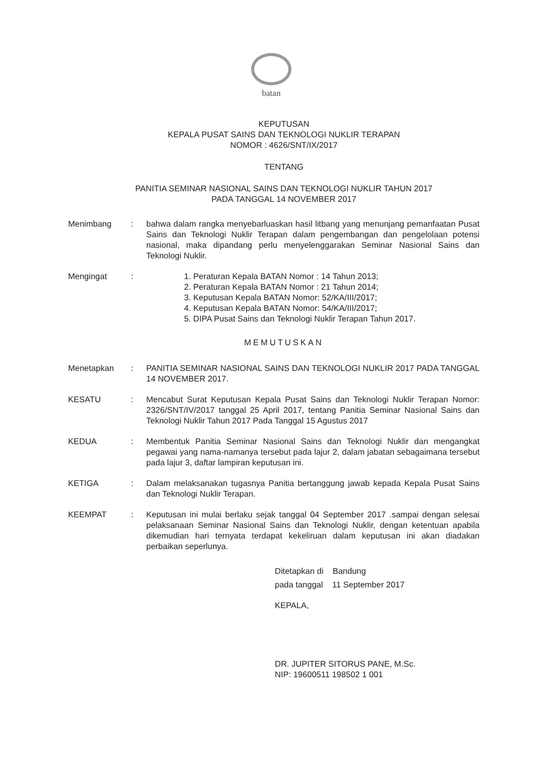batan
KEPUTUSAN
KEPALA PUSAT SAINS DAN TEKNOLOGI NUKLIR TERAPAN
NOMOR : 4626/SNT/IX/2017
TENTANG
PANITIA SEMINAR NASIONAL SAINS DAN TEKNOLOGI NUKLIR TAHUN 2017
PADA TANGGAL 14 NOVEMBER 2017
| Menimbang | : | bahwa dalam rangka menyebarluaskan hasil litbang yang menunjang pemanfaatan Pusat Sains dan Teknologi Nuklir Terapan dalam pengembangan dan pengelolaan potensi nasional, maka dipandang perlu menyelenggarakan Seminar Nasional Sains dan Teknologi Nuklir. |
| Mengingat | : | 1. Peraturan Kepala BATAN Nomor : 14 Tahun 2013; 2. Peraturan Kepala BATAN Nomor : 21 Tahun 2014; 3. Keputusan Kepala BATAN Nomor: 52/KA/III/2017; 4. Keputusan Kepala BATAN Nomor: 54/KA/III/2017; 5. DIPA Pusat Sains dan Teknologi Nuklir Terapan Tahun 2017. |
MEMUTUSKAN
| Menetapkan | : | PANITIA SEMINAR NASIONAL SAINS DAN TEKNOLOGI NUKLIR 2017 PADA TANGGAL 14 NOVEMBER 2017. |
| KESATU | : | Mencabut Surat Keputusan Kepala Pusat Sains dan Teknologi Nuklir Terapan Nomor: 2326/SNT/IV/2017 tanggal 25 April 2017, tentang Panitia Seminar Nasional Sains dan Teknologi Nuklir Tahun 2017 Pada Tanggal 15 Agustus 2017 |
| KEDUA | : | Membentuk Panitia Seminar Nasional Sains dan Teknologi Nuklir dan mengangkat pegawai yang nama-namanya tersebut pada lajur 2, dalam jabatan sebagaimana tersebut pada lajur 3, daftar lampiran keputusan ini. |
| KETIGA | : | Dalam melaksanakan tugasnya Panitia bertanggung jawab kepada Kepala Pusat Sains dan Teknologi Nuklir Terapan. |
| KEEMPAT | : | Keputusan ini mulai berlaku sejak tanggal 04 September 2017 .sampai dengan selesai pelaksanaan Seminar Nasional Sains dan Teknologi Nuklir, dengan ketentuan apabila dikemudian hari ternyata terdapat kekeliruan dalam keputusan ini akan diadakan perbaikan seperlunya. |
Ditetapkan di Bandung
pada tanggal 11 September 2017
KEPALA,
DR. JUPITER SITORUS PANE, M.Sc.
NIP: 19600511 198502 1 001